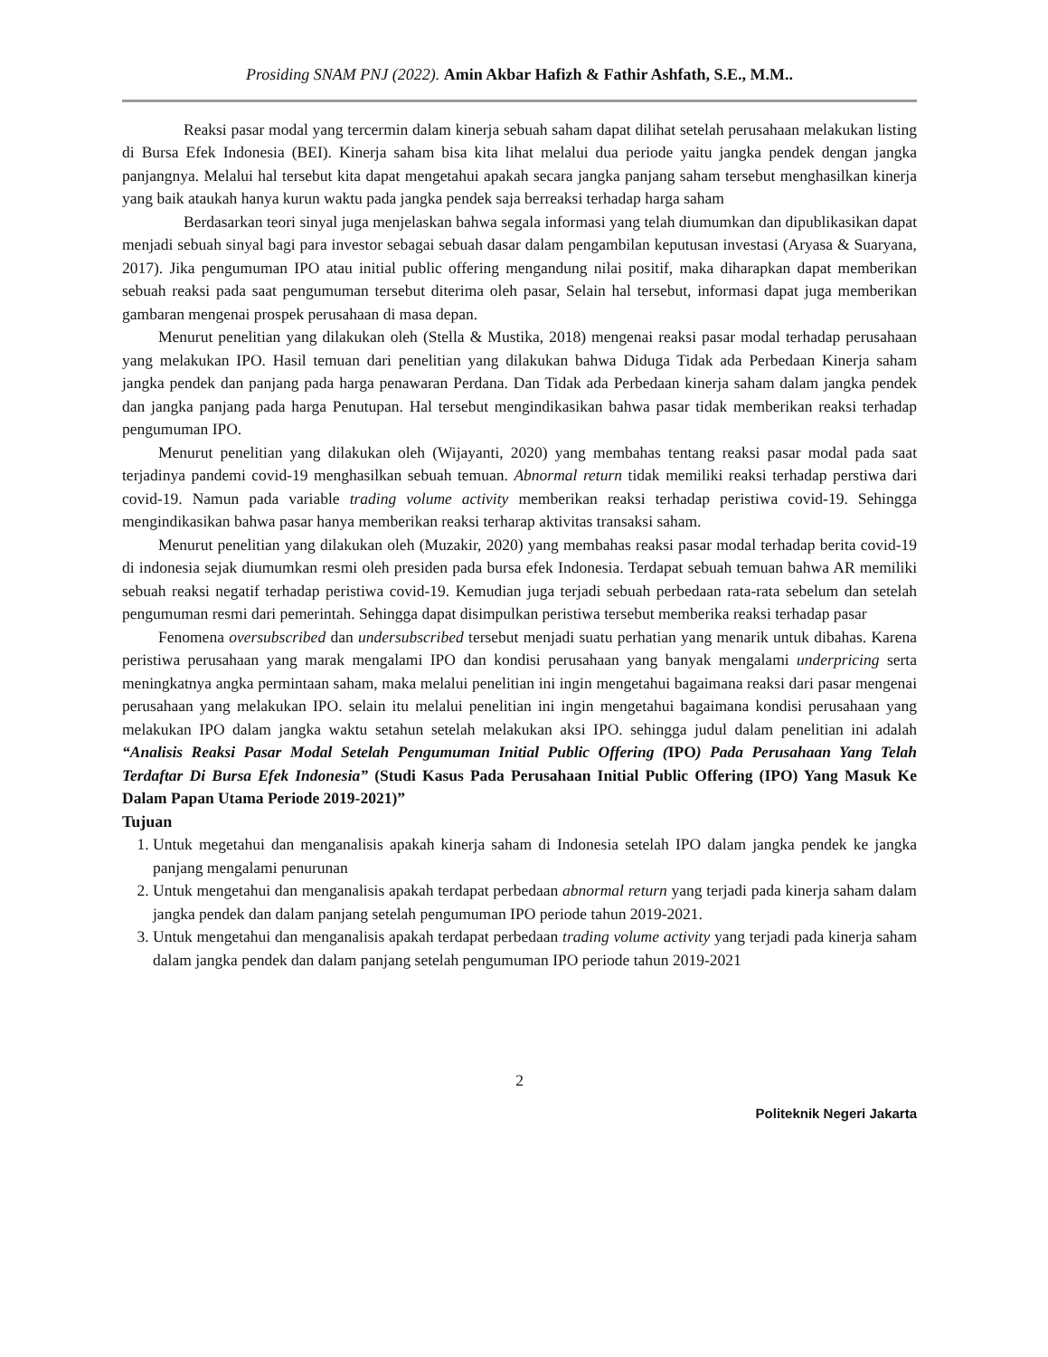Prosiding SNAM PNJ (2022). Amin Akbar Hafizh & Fathir Ashfath, S.E., M.M..
Reaksi pasar modal yang tercermin dalam kinerja sebuah saham dapat dilihat setelah perusahaan melakukan listing di Bursa Efek Indonesia (BEI). Kinerja saham bisa kita lihat melalui dua periode yaitu jangka pendek dengan jangka panjangnya. Melalui hal tersebut kita dapat mengetahui apakah secara jangka panjang saham tersebut menghasilkan kinerja yang baik ataukah hanya kurun waktu pada jangka pendek saja berreaksi terhadap harga saham
Berdasarkan teori sinyal juga menjelaskan bahwa segala informasi yang telah diumumkan dan dipublikasikan dapat menjadi sebuah sinyal bagi para investor sebagai sebuah dasar dalam pengambilan keputusan investasi (Aryasa & Suaryana, 2017). Jika pengumuman IPO atau initial public offering mengandung nilai positif, maka diharapkan dapat memberikan sebuah reaksi pada saat pengumuman tersebut diterima oleh pasar, Selain hal tersebut, informasi dapat juga memberikan gambaran mengenai prospek perusahaan di masa depan.
Menurut penelitian yang dilakukan oleh (Stella & Mustika, 2018) mengenai reaksi pasar modal terhadap perusahaan yang melakukan IPO. Hasil temuan dari penelitian yang dilakukan bahwa Diduga Tidak ada Perbedaan Kinerja saham jangka pendek dan panjang pada harga penawaran Perdana. Dan Tidak ada Perbedaan kinerja saham dalam jangka pendek dan jangka panjang pada harga Penutupan. Hal tersebut mengindikasikan bahwa pasar tidak memberikan reaksi terhadap pengumuman IPO.
Menurut penelitian yang dilakukan oleh (Wijayanti, 2020) yang membahas tentang reaksi pasar modal pada saat terjadinya pandemi covid-19 menghasilkan sebuah temuan. Abnormal return tidak memiliki reaksi terhadap perstiwa dari covid-19. Namun pada variable trading volume activity memberikan reaksi terhadap peristiwa covid-19. Sehingga mengindikasikan bahwa pasar hanya memberikan reaksi terharap aktivitas transaksi saham.
Menurut penelitian yang dilakukan oleh (Muzakir, 2020) yang membahas reaksi pasar modal terhadap berita covid-19 di indonesia sejak diumumkan resmi oleh presiden pada bursa efek Indonesia. Terdapat sebuah temuan bahwa AR memiliki sebuah reaksi negatif terhadap peristiwa covid-19. Kemudian juga terjadi sebuah perbedaan rata-rata sebelum dan setelah pengumuman resmi dari pemerintah. Sehingga dapat disimpulkan peristiwa tersebut memberika reaksi terhadap pasar
Fenomena oversubscribed dan undersubscribed tersebut menjadi suatu perhatian yang menarik untuk dibahas. Karena peristiwa perusahaan yang marak mengalami IPO dan kondisi perusahaan yang banyak mengalami underpricing serta meningkatnya angka permintaan saham, maka melalui penelitian ini ingin mengetahui bagaimana reaksi dari pasar mengenai perusahaan yang melakukan IPO. selain itu melalui penelitian ini ingin mengetahui bagaimana kondisi perusahaan yang melakukan IPO dalam jangka waktu setahun setelah melakukan aksi IPO. sehingga judul dalam penelitian ini adalah “Analisis Reaksi Pasar Modal Setelah Pengumuman Initial Public Offering (IPO) Pada Perusahaan Yang Telah Terdaftar Di Bursa Efek Indonesia” (Studi Kasus Pada Perusahaan Initial Public Offering (IPO) Yang Masuk Ke Dalam Papan Utama Periode 2019-2021)”
Tujuan
1. Untuk megetahui dan menganalisis apakah kinerja saham di Indonesia setelah IPO dalam jangka pendek ke jangka panjang mengalami penurunan
2. Untuk mengetahui dan menganalisis apakah terdapat perbedaan abnormal return yang terjadi pada kinerja saham dalam jangka pendek dan dalam panjang setelah pengumuman IPO periode tahun 2019-2021.
3. Untuk mengetahui dan menganalisis apakah terdapat perbedaan trading volume activity yang terjadi pada kinerja saham dalam jangka pendek dan dalam panjang setelah pengumuman IPO periode tahun 2019-2021
2
Politeknik Negeri Jakarta